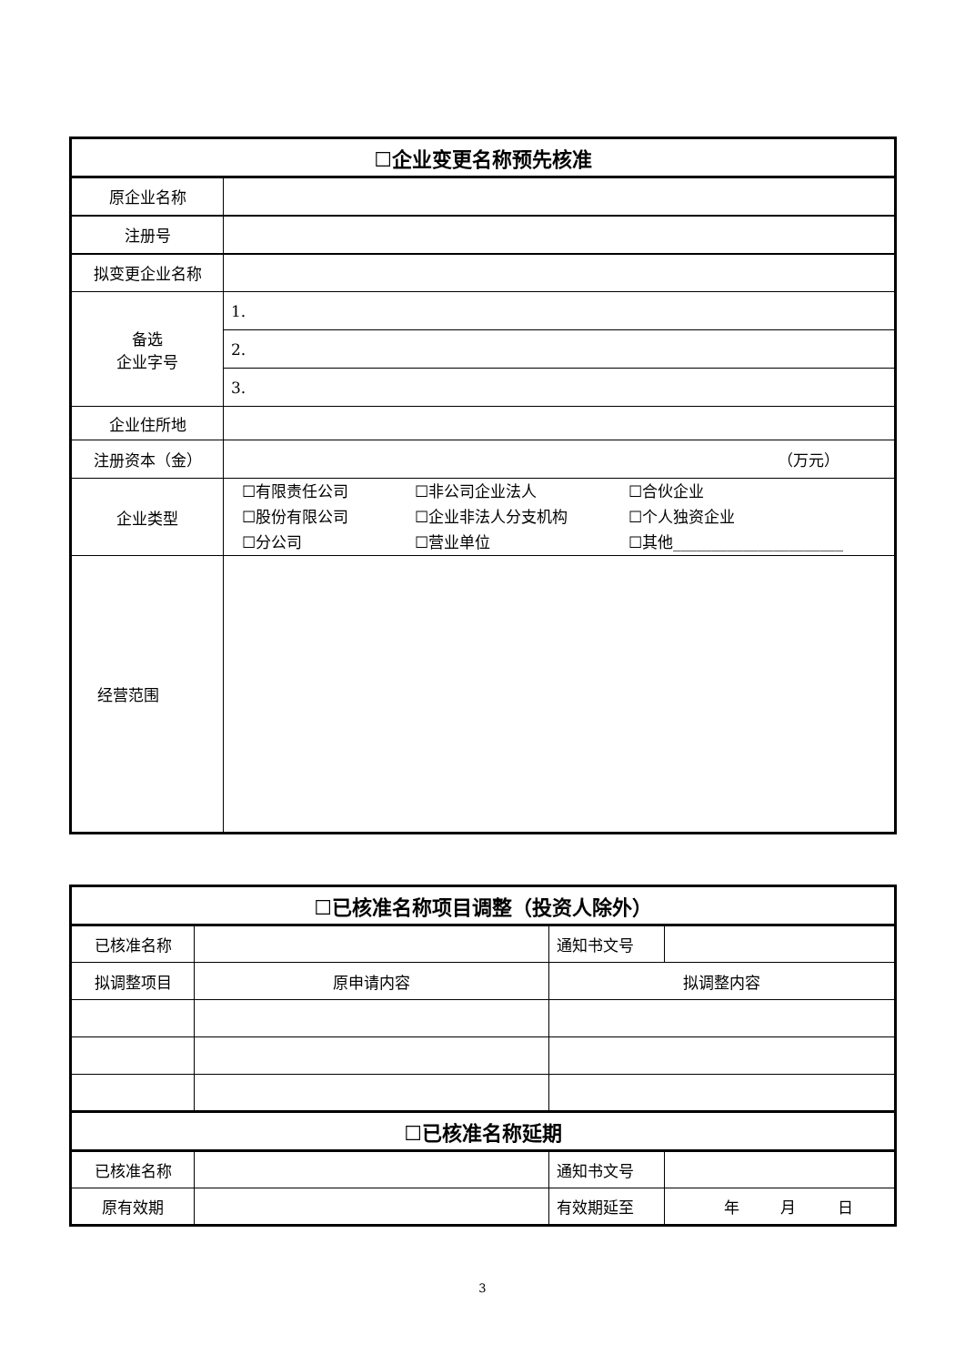| ☐企业变更名称预先核准 | |
| 原企业名称 | |
| 注册号 | |
| 拟变更企业名称 | |
| 备选 企业字号 | 1. |
| | 2. |
| | 3. |
| 企业住所地 | |
| 注册资本（金） | （万元） |
| 企业类型 | ☐有限责任公司 ☐非公司企业法人 ☐合伙企业 ☐股份有限公司 ☐企业非法人分支机构 ☐个人独资企业 ☐分公司 ☐营业单位 ☐其他______________________ |
| 经营范围 | |
| ☐已核准名称项目调整（投资人除外） | | | |
| 已核准名称 | | 通知书文号 | |
| 拟调整项目 | 原申请内容 | 拟调整内容 | |
| ☐已核准名称延期 | | | |
| 已核准名称 | | 通知书文号 | |
| 原有效期 | | 有效期延至 | 年 月 日 |
3